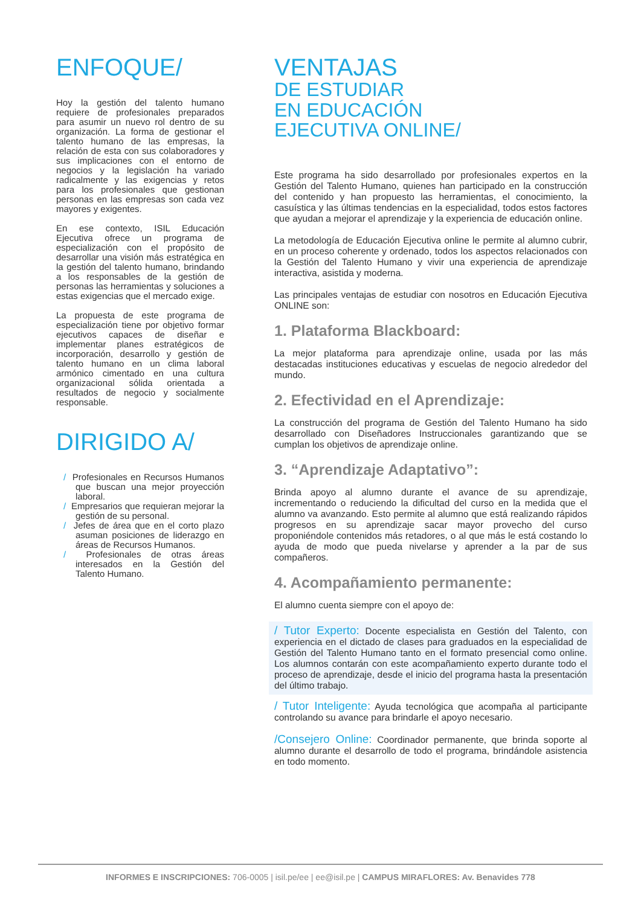ENFOQUE/
Hoy la gestión del talento humano requiere de profesionales preparados para asumir un nuevo rol dentro de su organización. La forma de gestionar el talento humano de las empresas, la relación de esta con sus colaboradores y sus implicaciones con el entorno de negocios y la legislación ha variado radicalmente y las exigencias y retos para los profesionales que gestionan personas en las empresas son cada vez mayores y exigentes.
En ese contexto, ISIL Educación Ejecutiva ofrece un programa de especialización con el propósito de desarrollar una visión más estratégica en la gestión del talento humano, brindando a los responsables de la gestión de personas las herramientas y soluciones a estas exigencias que el mercado exige.
La propuesta de este programa de especialización tiene por objetivo formar ejecutivos capaces de diseñar e implementar planes estratégicos de incorporación, desarrollo y gestión de talento humano en un clima laboral armónico cimentado en una cultura organizacional sólida orientada a resultados de negocio y socialmente responsable.
DIRIGIDO A/
/ Profesionales en Recursos Humanos que buscan una mejor proyección laboral.
/ Empresarios que requieran mejorar la gestión de su personal.
/ Jefes de área que en el corto plazo asuman posiciones de liderazgo en áreas de Recursos Humanos.
/ Profesionales de otras áreas interesados en la Gestión del Talento Humano.
VENTAJAS
DE ESTUDIAR
EN EDUCACIÓN
EJECUTIVA ONLINE/
Este programa ha sido desarrollado por profesionales expertos en la Gestión del Talento Humano, quienes han participado en la construcción del contenido y han propuesto las herramientas, el conocimiento, la casuística y las últimas tendencias en la especialidad, todos estos factores que ayudan a mejorar el aprendizaje y la experiencia de educación online.
La metodología de Educación Ejecutiva online le permite al alumno cubrir, en un proceso coherente y ordenado, todos los aspectos relacionados con la Gestión del Talento Humano y vivir una experiencia de aprendizaje interactiva, asistida y moderna.
Las principales ventajas de estudiar con nosotros en Educación Ejecutiva ONLINE son:
1. Plataforma Blackboard:
La mejor plataforma para aprendizaje online, usada por las más destacadas instituciones educativas y escuelas de negocio alrededor del mundo.
2. Efectividad en el Aprendizaje:
La construcción del programa de Gestión del Talento Humano ha sido desarrollado con Diseñadores Instruccionales garantizando que se cumplan los objetivos de aprendizaje online.
3. “Aprendizaje Adaptativo”:
Brinda apoyo al alumno durante el avance de su aprendizaje, incrementando o reduciendo la dificultad del curso en la medida que el alumno va avanzando. Esto permite al alumno que está realizando rápidos progresos en su aprendizaje sacar mayor provecho del curso proponiéndole contenidos más retadores, o al que más le está costando lo ayuda de modo que pueda nivelarse y aprender a la par de sus compañeros.
4. Acompañamiento permanente:
El alumno cuenta siempre con el apoyo de:
/ Tutor Experto: Docente especialista en Gestión del Talento, con experiencia en el dictado de clases para graduados en la especialidad de Gestión del Talento Humano tanto en el formato presencial como online. Los alumnos contarán con este acompañamiento experto durante todo el proceso de aprendizaje, desde el inicio del programa hasta la presentación del último trabajo.
/ Tutor Inteligente: Ayuda tecnológica que acompaña al participante controlando su avance para brindarle el apoyo necesario.
/Consejero Online: Coordinador permanente, que brinda soporte al alumno durante el desarrollo de todo el programa, brindándole asistencia en todo momento.
INFORMES E INSCRIPCIONES: 706-0005 | isil.pe/ee | ee@isil.pe | CAMPUS MIRAFLORES: Av. Benavides 778